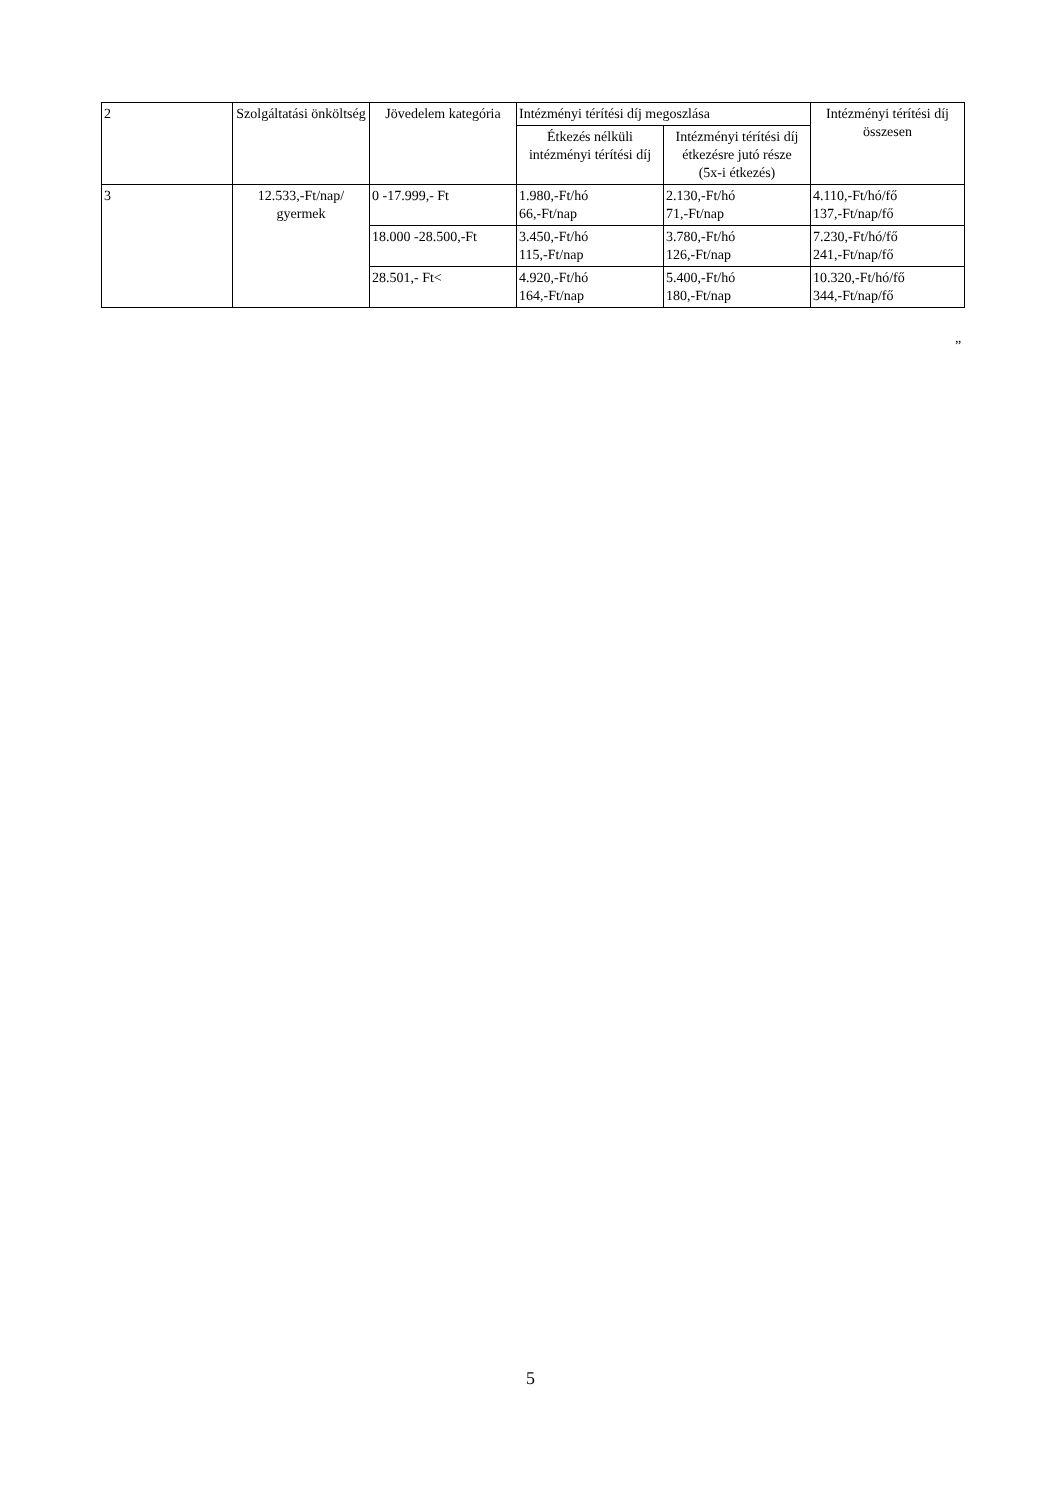| 2 | Szolgáltatási önköltség | Jövedelem kategória | Intézményi térítési díj megoszlása | | Intézményi térítési díj összesen |
| --- | --- | --- | --- | --- | --- |
| | | | Étkezés nélküli intézményi térítési díj | Intézményi térítési díj étkezésre jutó része (5x-i étkezés) | |
| 3 | 12.533,-Ft/nap/ gyermek | 0 -17.999,- Ft | 1.980,-Ft/hó 66,-Ft/nap | 2.130,-Ft/hó 71,-Ft/nap | 4.110,-Ft/hó/fő 137,-Ft/nap/fő |
| | | 18.000 -28.500,-Ft | 3.450,-Ft/hó 115,-Ft/nap | 3.780,-Ft/hó 126,-Ft/nap | 7.230,-Ft/hó/fő 241,-Ft/nap/fő |
| | | 28.501,- Ft< | 4.920,-Ft/hó 164,-Ft/nap | 5.400,-Ft/hó 180,-Ft/nap | 10.320,-Ft/hó/fő 344,-Ft/nap/fő |
”
5